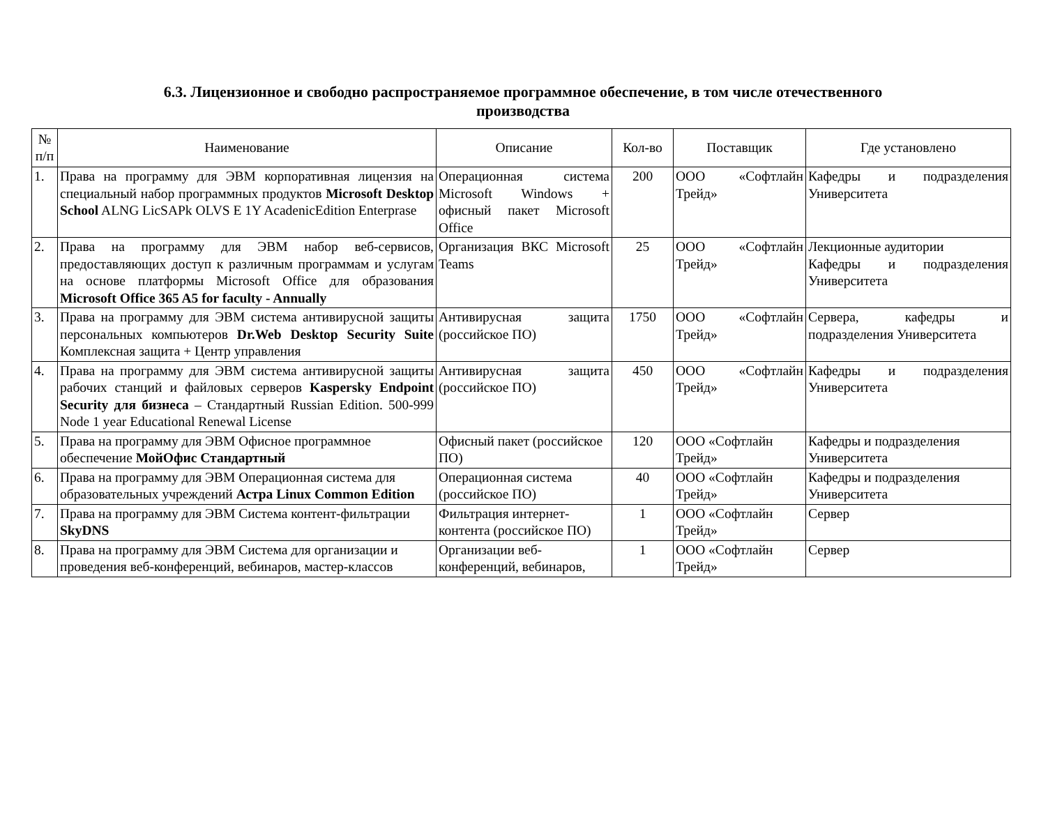6.3. Лицензионное и свободно распространяемое программное обеспечение, в том числе отечественного
производства
| № п/п | Наименование | Описание | Кол-во | Поставщик | Где установлено |
| --- | --- | --- | --- | --- | --- |
| 1. | Права на программу для ЭВМ корпоративная лицензия на специальный набор программных продуктов Microsoft Desktop School ALNG LicSAPk OLVS E 1Y AcadenicEdition Enterprase | Операционная система Microsoft Windows + офисный пакет Microsoft Office | 200 | ООО «Софтлайн Трейд» | Кафедры и подразделения Университета |
| 2. | Права на программу для ЭВМ набор веб-сервисов, предоставляющих доступ к различным программам и услугам на основе платформы Microsoft Office для образования Microsoft Office 365 A5 for faculty - Annually | Организация ВКС Microsoft Teams | 25 | ООО «Софтлайн Трейд» | Лекционные аудитории Кафедры и подразделения Университета |
| 3. | Права на программу для ЭВМ система антивирусной защиты персональных компьютеров Dr.Web Desktop Security Suite Комплексная защита + Центр управления | Антивирусная защита (российское ПО) | 1750 | ООО «Софтлайн Трейд» | Сервера, кафедры и подразделения Университета |
| 4. | Права на программу для ЭВМ система антивирусной защиты рабочих станций и файловых серверов Kaspersky Endpoint Security для бизнеса – Стандартный Russian Edition. 500-999 Node 1 year Educational Renewal License | Антивирусная защита (российское ПО) | 450 | ООО «Софтлайн Трейд» | Кафедры и подразделения Университета |
| 5. | Права на программу для ЭВМ Офисное программное обеспечение МойОфис Стандартный | Офисный пакет (российское ПО) | 120 | ООО «Софтлайн Трейд» | Кафедры и подразделения Университета |
| 6. | Права на программу для ЭВМ Операционная система для образовательных учреждений Астра Linux Common Edition | Операционная система (российское ПО) | 40 | ООО «Софтлайн Трейд» | Кафедры и подразделения Университета |
| 7. | Права на программу для ЭВМ Система контент-фильтрации SkyDNS | Фильтрация интернет-контента (российское ПО) | 1 | ООО «Софтлайн Трейд» | Сервер |
| 8. | Права на программу для ЭВМ Система для организации и проведения веб-конференций, вебинаров, мастер-классов | Организации веб-конференций, вебинаров, | 1 | ООО «Софтлайн Трейд» | Сервер |